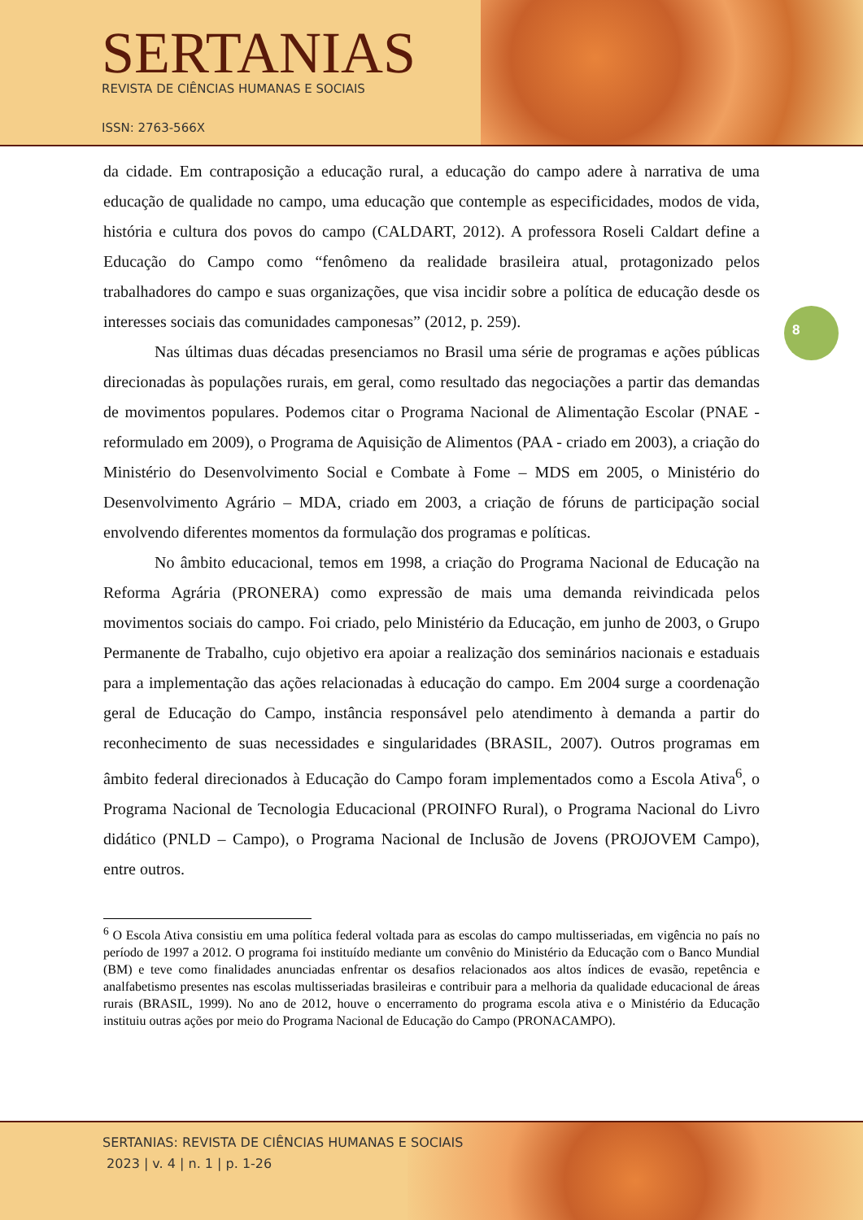SERTANIAS
REVISTA DE CIÊNCIAS HUMANAS E SOCIAIS
ISSN: 2763-566X
8
da cidade. Em contraposição a educação rural, a educação do campo adere à narrativa de uma educação de qualidade no campo, uma educação que contemple as especificidades, modos de vida, história e cultura dos povos do campo (CALDART, 2012). A professora Roseli Caldart define a Educação do Campo como “fenômeno da realidade brasileira atual, protagonizado pelos trabalhadores do campo e suas organizações, que visa incidir sobre a política de educação desde os interesses sociais das comunidades camponesas” (2012, p. 259).
Nas últimas duas décadas presenciamos no Brasil uma série de programas e ações públicas direcionadas às populações rurais, em geral, como resultado das negociações a partir das demandas de movimentos populares. Podemos citar o Programa Nacional de Alimentação Escolar (PNAE - reformulado em 2009), o Programa de Aquisição de Alimentos (PAA - criado em 2003), a criação do Ministério do Desenvolvimento Social e Combate à Fome – MDS em 2005, o Ministério do Desenvolvimento Agrário – MDA, criado em 2003, a criação de fóruns de participação social envolvendo diferentes momentos da formulação dos programas e políticas.
No âmbito educacional, temos em 1998, a criação do Programa Nacional de Educação na Reforma Agrária (PRONERA) como expressão de mais uma demanda reivindicada pelos movimentos sociais do campo. Foi criado, pelo Ministério da Educação, em junho de 2003, o Grupo Permanente de Trabalho, cujo objetivo era apoiar a realização dos seminários nacionais e estaduais para a implementação das ações relacionadas à educação do campo. Em 2004 surge a coordenação geral de Educação do Campo, instância responsável pelo atendimento à demanda a partir do reconhecimento de suas necessidades e singularidades (BRASIL, 2007). Outros programas em âmbito federal direcionados à Educação do Campo foram implementados como a Escola Ativa<sup>6</sup>, o Programa Nacional de Tecnologia Educacional (PROINFO Rural), o Programa Nacional do Livro didático (PNLD – Campo), o Programa Nacional de Inclusão de Jovens (PROJOVEM Campo), entre outros.
<sup>6</sup> O Escola Ativa consistiu em uma política federal voltada para as escolas do campo multisseriadas, em vigência no país no período de 1997 a 2012. O programa foi instituído mediante um convênio do Ministério da Educação com o Banco Mundial (BM) e teve como finalidades anunciadas enfrentar os desafios relacionados aos altos índices de evasão, repetência e analfabetismo presentes nas escolas multisseriadas brasileiras e contribuir para a melhoria da qualidade educacional de áreas rurais (BRASIL, 1999). No ano de 2012, houve o encerramento do programa escola ativa e o Ministério da Educação instituiu outras ações por meio do Programa Nacional de Educação do Campo (PRONACAMPO).
SERTANIAS: REVISTA DE CIÊNCIAS HUMANAS E SOCIAIS
2023 | v. 4 | n. 1 | p. 1-26